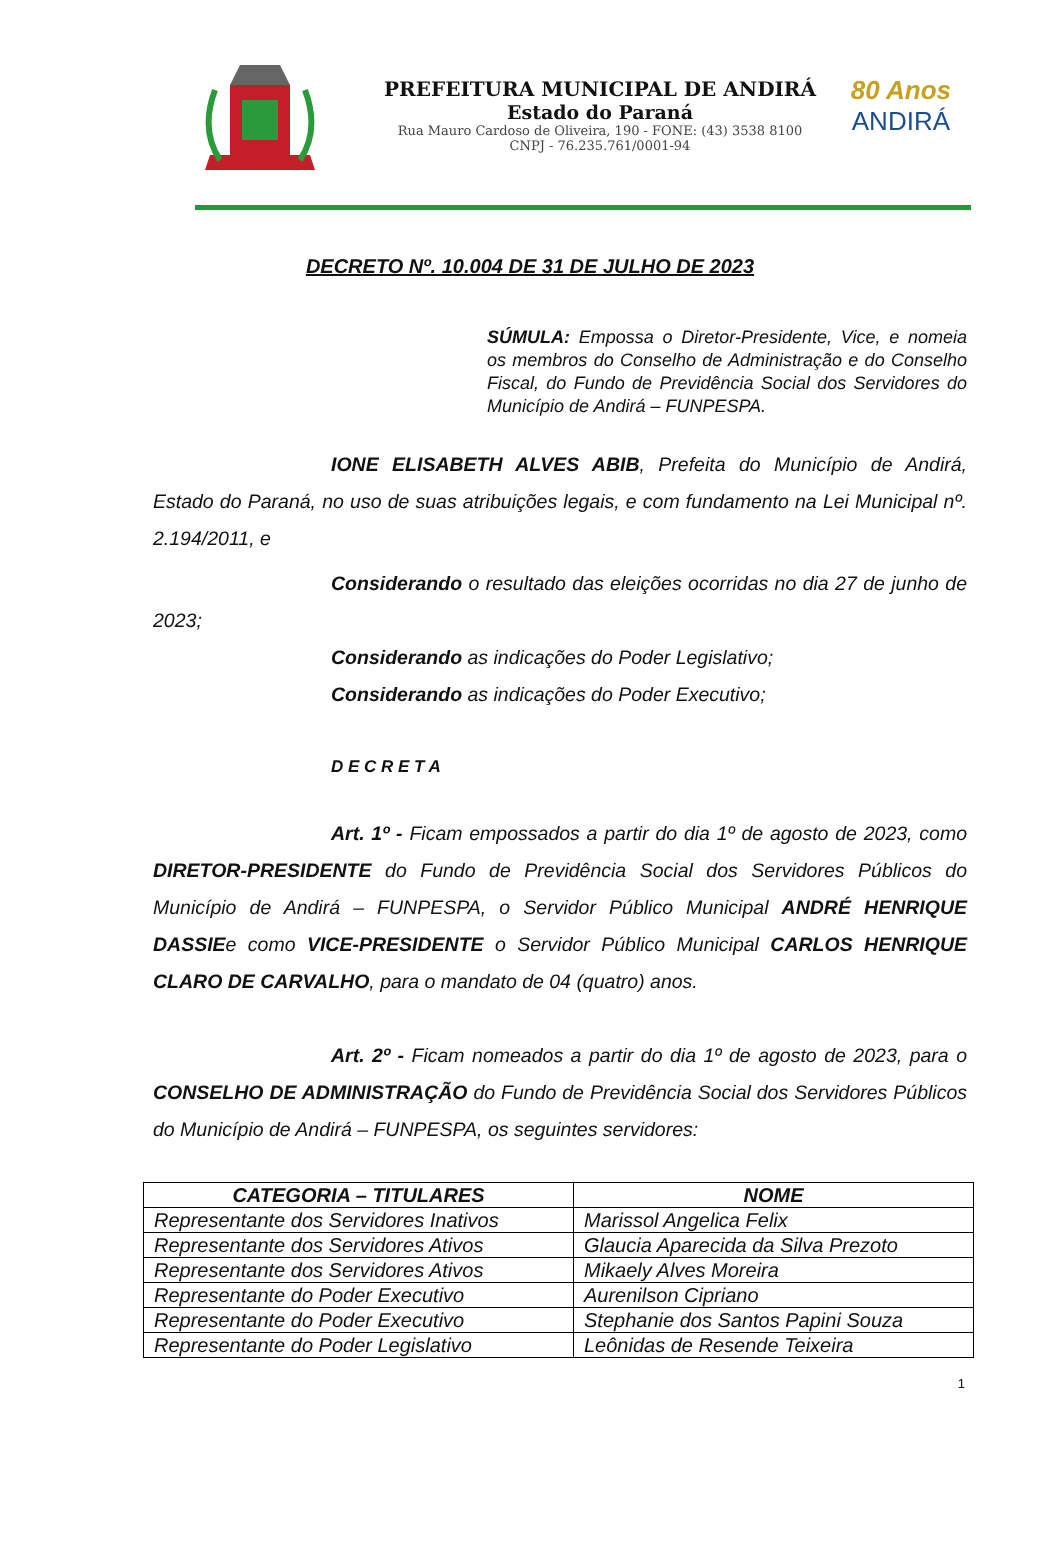PREFEITURA MUNICIPAL DE ANDIRÁ
Estado do Paraná
Rua Mauro Cardoso de Oliveira, 190 - FONE: (43) 3538 8100
CNPJ - 76.235.761/0001-94
80 Anos
ANDIRÁ
DECRETO Nº. 10.004 DE 31 DE JULHO DE 2023
SÚMULA: Empossa o Diretor-Presidente, Vice, e nomeia os membros do Conselho de Administração e do Conselho Fiscal, do Fundo de Previdência Social dos Servidores do Município de Andirá – FUNPESPA.
IONE ELISABETH ALVES ABIB, Prefeita do Município de Andirá, Estado do Paraná, no uso de suas atribuições legais, e com fundamento na Lei Municipal nº. 2.194/2011, e
Considerando o resultado das eleições ocorridas no dia 27 de junho de 2023;
Considerando as indicações do Poder Legislativo;
Considerando as indicações do Poder Executivo;
D E C R E T A
Art. 1º - Ficam empossados a partir do dia 1º de agosto de 2023, como DIRETOR-PRESIDENTE do Fundo de Previdência Social dos Servidores Públicos do Município de Andirá – FUNPESPA, o Servidor Público Municipal ANDRÉ HENRIQUE DASSIEe como VICE-PRESIDENTE o Servidor Público Municipal CARLOS HENRIQUE CLARO DE CARVALHO, para o mandato de 04 (quatro) anos.
Art. 2º - Ficam nomeados a partir do dia 1º de agosto de 2023, para o CONSELHO DE ADMINISTRAÇÃO do Fundo de Previdência Social dos Servidores Públicos do Município de Andirá – FUNPESPA, os seguintes servidores:
| CATEGORIA – TITULARES | NOME |
| --- | --- |
| Representante dos Servidores Inativos | Marissol Angelica Felix |
| Representante dos Servidores Ativos | Glaucia Aparecida da Silva Prezoto |
| Representante dos Servidores Ativos | Mikaely Alves Moreira |
| Representante do Poder Executivo | Aurenilson Cipriano |
| Representante do Poder Executivo | Stephanie dos Santos Papini Souza |
| Representante do Poder Legislativo | Leônidas de Resende Teixeira |
1